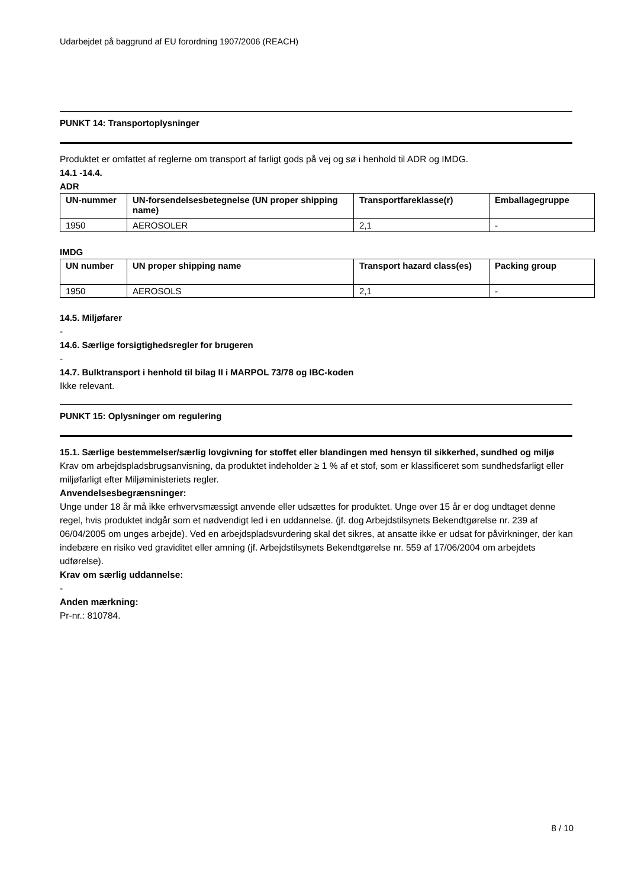Udarbejdet på baggrund af EU forordning 1907/2006 (REACH)
PUNKT 14: Transportoplysninger
Produktet er omfattet af reglerne om transport af farligt gods på vej og sø i henhold til ADR og IMDG.
14.1 -14.4.
ADR
| UN-nummer | UN-forsendelsesbetegnelse (UN proper shipping name) | Transportfareklasse(r) | Emballagegruppe |
| --- | --- | --- | --- |
| 1950 | AEROSOLER | 2,1 | - |
IMDG
| UN number | UN proper shipping name | Transport hazard class(es) | Packing group |
| --- | --- | --- | --- |
| 1950 | AEROSOLS | 2,1 | - |
14.5. Miljøfarer
-
14.6. Særlige forsigtighedsregler for brugeren
-
14.7. Bulktransport i henhold til bilag II i MARPOL 73/78 og IBC-koden
Ikke relevant.
PUNKT 15: Oplysninger om regulering
15.1. Særlige bestemmelser/særlig lovgivning for stoffet eller blandingen med hensyn til sikkerhed, sundhed og miljø
Krav om arbejdspladsbrugsanvisning, da produktet indeholder ≥ 1 % af et stof, som er klassificeret som sundhedsfarligt eller miljøfarligt efter Miljøministeriets regler.
Anvendelsesbegrænsninger:
Unge under 18 år må ikke erhvervsmæssigt anvende eller udsættes for produktet. Unge over 15 år er dog undtaget denne regel, hvis produktet indgår som et nødvendigt led i en uddannelse. (jf. dog Arbejdstilsynets Bekendtgørelse nr. 239 af 06/04/2005 om unges arbejde). Ved en arbejdspladsvurdering skal det sikres, at ansatte ikke er udsat for påvirkninger, der kan indebære en risiko ved graviditet eller amning (jf. Arbejdstilsynets Bekendtgørelse nr. 559 af 17/06/2004 om arbejdets udførelse).
Krav om særlig uddannelse:
-
Anden mærkning:
Pr-nr.: 810784.
8 / 10